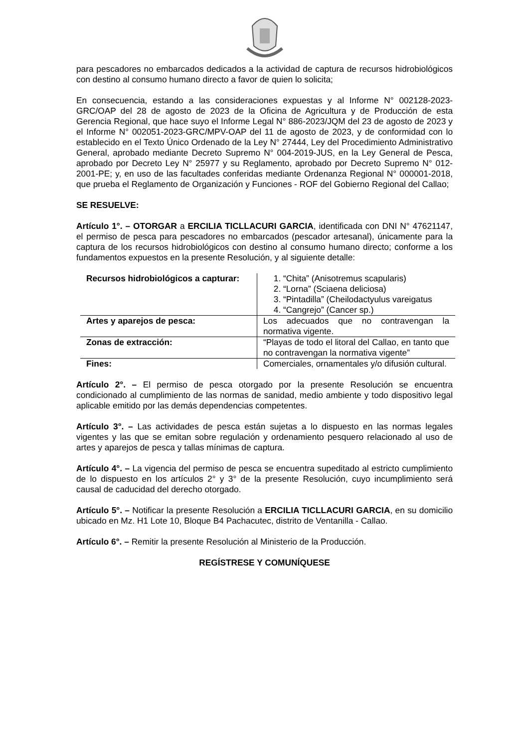para pescadores no embarcados dedicados a la actividad de captura de recursos hidrobiológicos con destino al consumo humano directo a favor de quien lo solicita;
En consecuencia, estando a las consideraciones expuestas y al Informe N° 002128-2023-GRC/OAP del 28 de agosto de 2023 de la Oficina de Agricultura y de Producción de esta Gerencia Regional, que hace suyo el Informe Legal N° 886-2023/JQM del 23 de agosto de 2023 y el Informe N° 002051-2023-GRC/MPV-OAP del 11 de agosto de 2023, y de conformidad con lo establecido en el Texto Único Ordenado de la Ley N° 27444, Ley del Procedimiento Administrativo General, aprobado mediante Decreto Supremo N° 004-2019-JUS, en la Ley General de Pesca, aprobado por Decreto Ley N° 25977 y su Reglamento, aprobado por Decreto Supremo N° 012-2001-PE; y, en uso de las facultades conferidas mediante Ordenanza Regional N° 000001-2018, que prueba el Reglamento de Organización y Funciones - ROF del Gobierno Regional del Callao;
SE RESUELVE:
Artículo 1°. – OTORGAR a ERCILIA TICLLACURI GARCIA, identificada con DNI N° 47621147, el permiso de pesca para pescadores no embarcados (pescador artesanal), únicamente para la captura de los recursos hidrobiológicos con destino al consumo humano directo; conforme a los fundamentos expuestos en la presente Resolución, y al siguiente detalle:
| Recursos hidrobiológicos a capturar: | 1. “Chita” (Anisotremus scapularis) 2. “Lorna” (Sciaena deliciosa) 3. “Pintadilla” (Cheilodactyulus vareigatus 4. “Cangrejo” (Cancer sp.) |
| Artes y aparejos de pesca: | Los adecuados que no contravengan la normativa vigente. |
| Zonas de extracción: | “Playas de todo el litoral del Callao, en tanto que no contravengan la normativa vigente” |
| Fines: | Comerciales, ornamentales y/o difusión cultural. |
Artículo 2°. – El permiso de pesca otorgado por la presente Resolución se encuentra condicionado al cumplimiento de las normas de sanidad, medio ambiente y todo dispositivo legal aplicable emitido por las demás dependencias competentes.
Artículo 3°. – Las actividades de pesca están sujetas a lo dispuesto en las normas legales vigentes y las que se emitan sobre regulación y ordenamiento pesquero relacionado al uso de artes y aparejos de pesca y tallas mínimas de captura.
Artículo 4°. – La vigencia del permiso de pesca se encuentra supeditado al estricto cumplimiento de lo dispuesto en los artículos 2° y 3° de la presente Resolución, cuyo incumplimiento será causal de caducidad del derecho otorgado.
Artículo 5°. – Notificar la presente Resolución a ERCILIA TICLLACURI GARCIA, en su domicilio ubicado en Mz. H1 Lote 10, Bloque B4 Pachacutec, distrito de Ventanilla - Callao.
Artículo 6°. – Remitir la presente Resolución al Ministerio de la Producción.
REGÍSTRESE Y COMUNÍQUESE